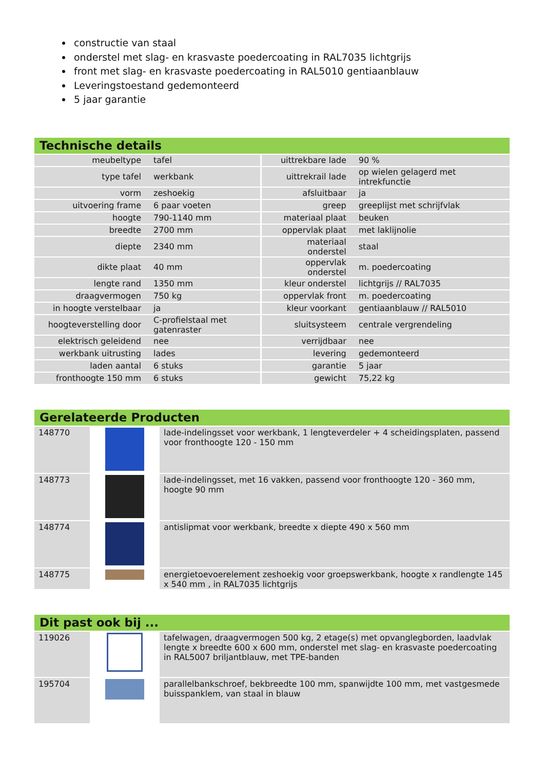constructie van staal
onderstel met slag- en krasvaste poedercoating in RAL7035 lichtgrijs
front met slag- en krasvaste poedercoating in RAL5010 gentiaanblauw
Leveringstoestand gedemonteerd
5 jaar garantie
Technische details
| meubeltype | tafel | uittrekbare lade | 90 % |
| type tafel | werkbank | uittrekrail lade | op wielen gelagerd met intrekfunctie |
| vorm | zeshoekig | afsluitbaar | ja |
| uitvoering frame | 6 paar voeten | greep | greeplijst met schrijfvlak |
| hoogte | 790-1140 mm | materiaal plaat | beuken |
| breedte | 2700 mm | oppervlak plaat | met laklijnolie |
| diepte | 2340 mm | materiaal onderstel | staal |
| dikte plaat | 40 mm | oppervlak onderstel | m. poedercoating |
| lengte rand | 1350 mm | kleur onderstel | lichtgrijs // RAL7035 |
| draagvermogen | 750 kg | oppervlak front | m. poedercoating |
| in hoogte verstelbaar | ja | kleur voorkant | gentiaanblauw // RAL5010 |
| hoogteverstelling door | C-profielstaal met gatenraster | sluitsysteem | centrale vergrendeling |
| elektrisch geleidend | nee | verrijdbaar | nee |
| werkbank uitrusting | lades | levering | gedemonteerd |
| laden aantal | 6 stuks | garantie | 5 jaar |
| fronthoogte 150 mm | 6 stuks | gewicht | 75,22 kg |
Gerelateerde Producten
| 148770 | | lade-indelingsset voor werkbank, 1 lengteverdeler + 4 scheidingsplaten, passend voor fronthoogte 120 - 150 mm |
| 148773 | | lade-indelingsset, met 16 vakken, passend voor fronthoogte 120 - 360 mm, hoogte 90 mm |
| 148774 | | antislipmat voor werkbank, breedte x diepte 490 x 560 mm |
| 148775 | | energietoevoerelement zeshoekig voor groepswerkbank, hoogte x randlengte 145 x 540 mm , in RAL7035 lichtgrijs |
Dit past ook bij ...
| 119026 | | tafelwagen, draagvermogen 500 kg, 2 etage(s) met opvanglegborden, laadvlak lengte x breedte 600 x 600 mm, onderstel met slag- en krasvaste poedercoating in RAL5007 briljantblauw, met TPE-banden |
| 195704 | | parallelbankschroef, bekbreedte 100 mm, spanwijdte 100 mm, met vastgesmede buisspanklem, van staal in blauw |